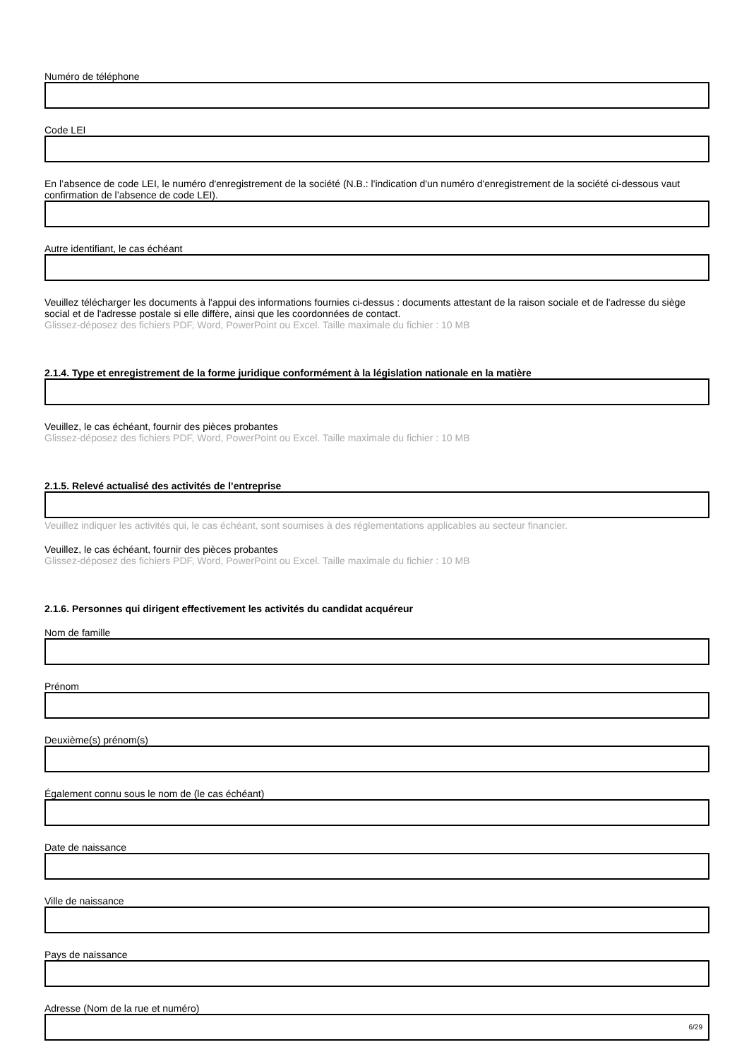Numéro de téléphone
Code LEI
En l’absence de code LEI, le numéro d'enregistrement de la société (N.B.: l'indication d'un numéro d'enregistrement de la société ci-dessous vaut confirmation de l’absence de code LEI).
Autre identifiant, le cas échéant
Veuillez télécharger les documents à l'appui des informations fournies ci-dessus : documents attestant de la raison sociale et de l'adresse du siège social et de l'adresse postale si elle diffère, ainsi que les coordonnées de contact.
Glissez-déposez des fichiers PDF, Word, PowerPoint ou Excel. Taille maximale du fichier : 10 MB
2.1.4. Type et enregistrement de la forme juridique conformément à la législation nationale en la matière
Veuillez, le cas échéant, fournir des pièces probantes
Glissez-déposez des fichiers PDF, Word, PowerPoint ou Excel. Taille maximale du fichier : 10 MB
2.1.5. Relevé actualisé des activités de l’entreprise
Veuillez indiquer les activités qui, le cas échéant, sont soumises à des réglementations applicables au secteur financier.
Veuillez, le cas échéant, fournir des pièces probantes
Glissez-déposez des fichiers PDF, Word, PowerPoint ou Excel. Taille maximale du fichier : 10 MB
2.1.6. Personnes qui dirigent effectivement les activités du candidat acquéreur
Nom de famille
Prénom
Deuxième(s) prénom(s)
Également connu sous le nom de (le cas échéant)
Date de naissance
Ville de naissance
Pays de naissance
Adresse (Nom de la rue et numéro)
6/29